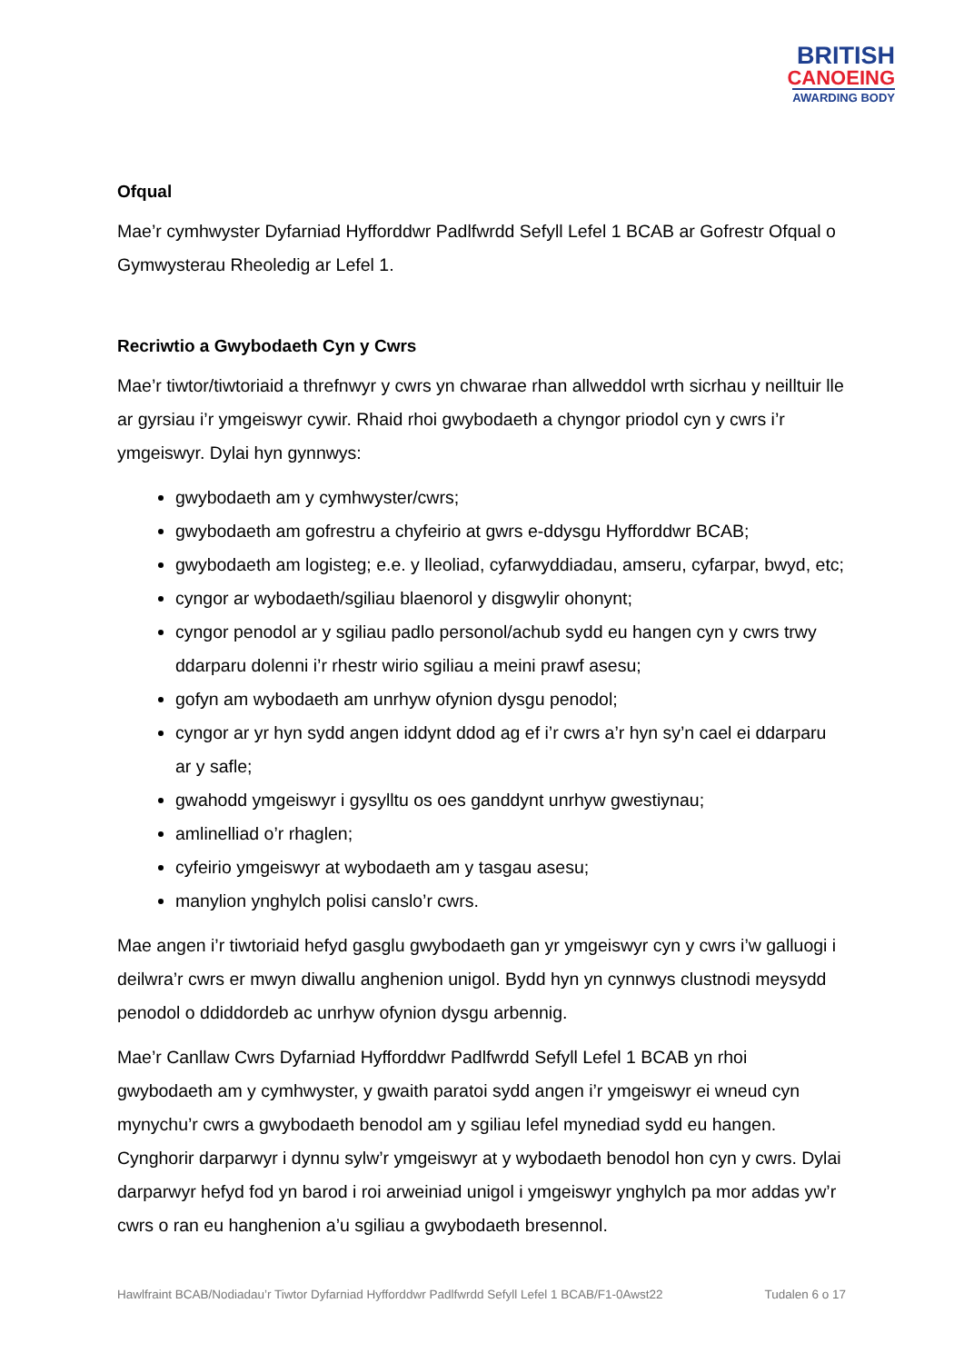BRITISH
CANOEING
AWARDING BODY
Ofqual
Mae’r cymhwyster Dyfarniad Hyfforddwr Padlfwrdd Sefyll Lefel 1 BCAB ar Gofrestr Ofqual o Gymwysterau Rheoledig ar Lefel 1.
Recriwtio a Gwybodaeth Cyn y Cwrs
Mae’r tiwtor/tiwtoriaid a threfnwyr y cwrs yn chwarae rhan allweddol wrth sicrhau y neilltuir lle ar gyrsiau i’r ymgeiswyr cywir. Rhaid rhoi gwybodaeth a chyngor priodol cyn y cwrs i’r ymgeiswyr. Dylai hyn gynnwys:
gwybodaeth am y cymhwyster/cwrs;
gwybodaeth am gofrestru a chyfeirio at gwrs e-ddysgu Hyfforddwr BCAB;
gwybodaeth am logisteg; e.e. y lleoliad, cyfarwyddiadau, amseru, cyfarpar, bwyd, etc;
cyngor ar wybodaeth/sgiliau blaenorol y disgwylir ohonynt;
cyngor penodol ar y sgiliau padlo personol/achub sydd eu hangen cyn y cwrs trwy ddarparu dolenni i’r rhestr wirio sgiliau a meini prawf asesu;
gofyn am wybodaeth am unrhyw ofynion dysgu penodol;
cyngor ar yr hyn sydd angen iddynt ddod ag ef i’r cwrs a’r hyn sy’n cael ei ddarparu ar y safle;
gwahodd ymgeiswyr i gysylltu os oes ganddynt unrhyw gwestiynau;
amlinelliad o’r rhaglen;
cyfeirio ymgeiswyr at wybodaeth am y tasgau asesu;
manylion ynghylch polisi canslo’r cwrs.
Mae angen i’r tiwtoriaid hefyd gasglu gwybodaeth gan yr ymgeiswyr cyn y cwrs i’w galluogi i deilwra’r cwrs er mwyn diwallu anghenion unigol. Bydd hyn yn cynnwys clustnodi meysydd penodol o ddiddordeb ac unrhyw ofynion dysgu arbennig.
Mae’r Canllaw Cwrs Dyfarniad Hyfforddwr Padlfwrdd Sefyll Lefel 1 BCAB yn rhoi gwybodaeth am y cymhwyster, y gwaith paratoi sydd angen i’r ymgeiswyr ei wneud cyn mynychu’r cwrs a gwybodaeth benodol am y sgiliau lefel mynediad sydd eu hangen. Cynghorir darparwyr i dynnu sylw’r ymgeiswyr at y wybodaeth benodol hon cyn y cwrs. Dylai darparwyr hefyd fod yn barod i roi arweiniad unigol i ymgeiswyr ynghylch pa mor addas yw’r cwrs o ran eu hanghenion a’u sgiliau a gwybodaeth bresennol.
Hawlfraint BCAB/Nodiadau’r Tiwtor Dyfarniad Hyfforddwr Padlfwrdd Sefyll Lefel 1 BCAB/F1-0Awst22 Tudalen 6 o 17